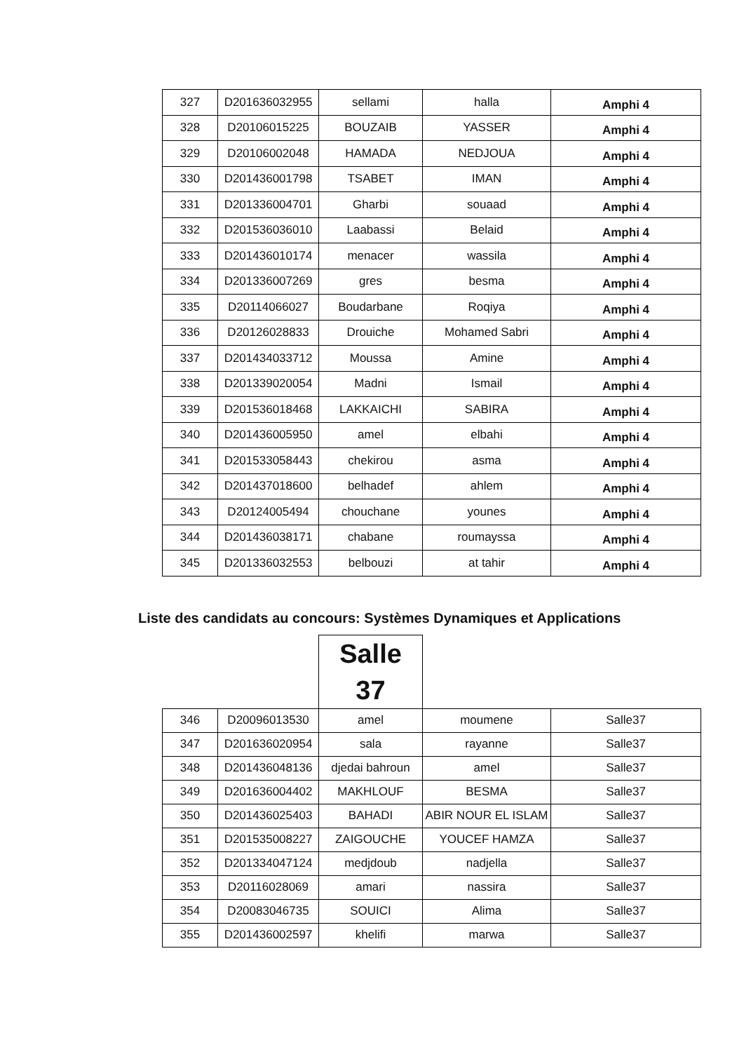| 327 | D201636032955 | sellami | halla | Amphi 4 |
| 328 | D20106015225 | BOUZAIB | YASSER | Amphi 4 |
| 329 | D20106002048 | HAMADA | NEDJOUA | Amphi 4 |
| 330 | D201436001798 | TSABET | IMAN | Amphi 4 |
| 331 | D201336004701 | Gharbi | souaad | Amphi 4 |
| 332 | D201536036010 | Laabassi | Belaid | Amphi 4 |
| 333 | D201436010174 | menacer | wassila | Amphi 4 |
| 334 | D201336007269 | gres | besma | Amphi 4 |
| 335 | D20114066027 | Boudarbane | Roqiya | Amphi 4 |
| 336 | D20126028833 | Drouiche | Mohamed Sabri | Amphi 4 |
| 337 | D201434033712 | Moussa | Amine | Amphi 4 |
| 338 | D201339020054 | Madni | Ismail | Amphi 4 |
| 339 | D201536018468 | LAKKAICHI | SABIRA | Amphi 4 |
| 340 | D201436005950 | amel | elbahi | Amphi 4 |
| 341 | D201533058443 | chekirou | asma | Amphi 4 |
| 342 | D201437018600 | belhadef | ahlem | Amphi 4 |
| 343 | D20124005494 | chouchane | younes | Amphi 4 |
| 344 | D201436038171 | chabane | roumayssa | Amphi 4 |
| 345 | D201336032553 | belbouzi | at tahir | Amphi 4 |
Liste des candidats au concours: Systèmes Dynamiques et Applications
| | | Salle 37 | | |
| 346 | D20096013530 | amel | moumene | Salle37 |
| 347 | D201636020954 | sala | rayanne | Salle37 |
| 348 | D201436048136 | djedai bahroun | amel | Salle37 |
| 349 | D201636004402 | MAKHLOUF | BESMA | Salle37 |
| 350 | D201436025403 | BAHADI | ABIR NOUR EL ISLAM | Salle37 |
| 351 | D201535008227 | ZAIGOUCHE | YOUCEF HAMZA | Salle37 |
| 352 | D201334047124 | medjdoub | nadjella | Salle37 |
| 353 | D20116028069 | amari | nassira | Salle37 |
| 354 | D20083046735 | SOUICI | Alima | Salle37 |
| 355 | D201436002597 | khelifi | marwa | Salle37 |